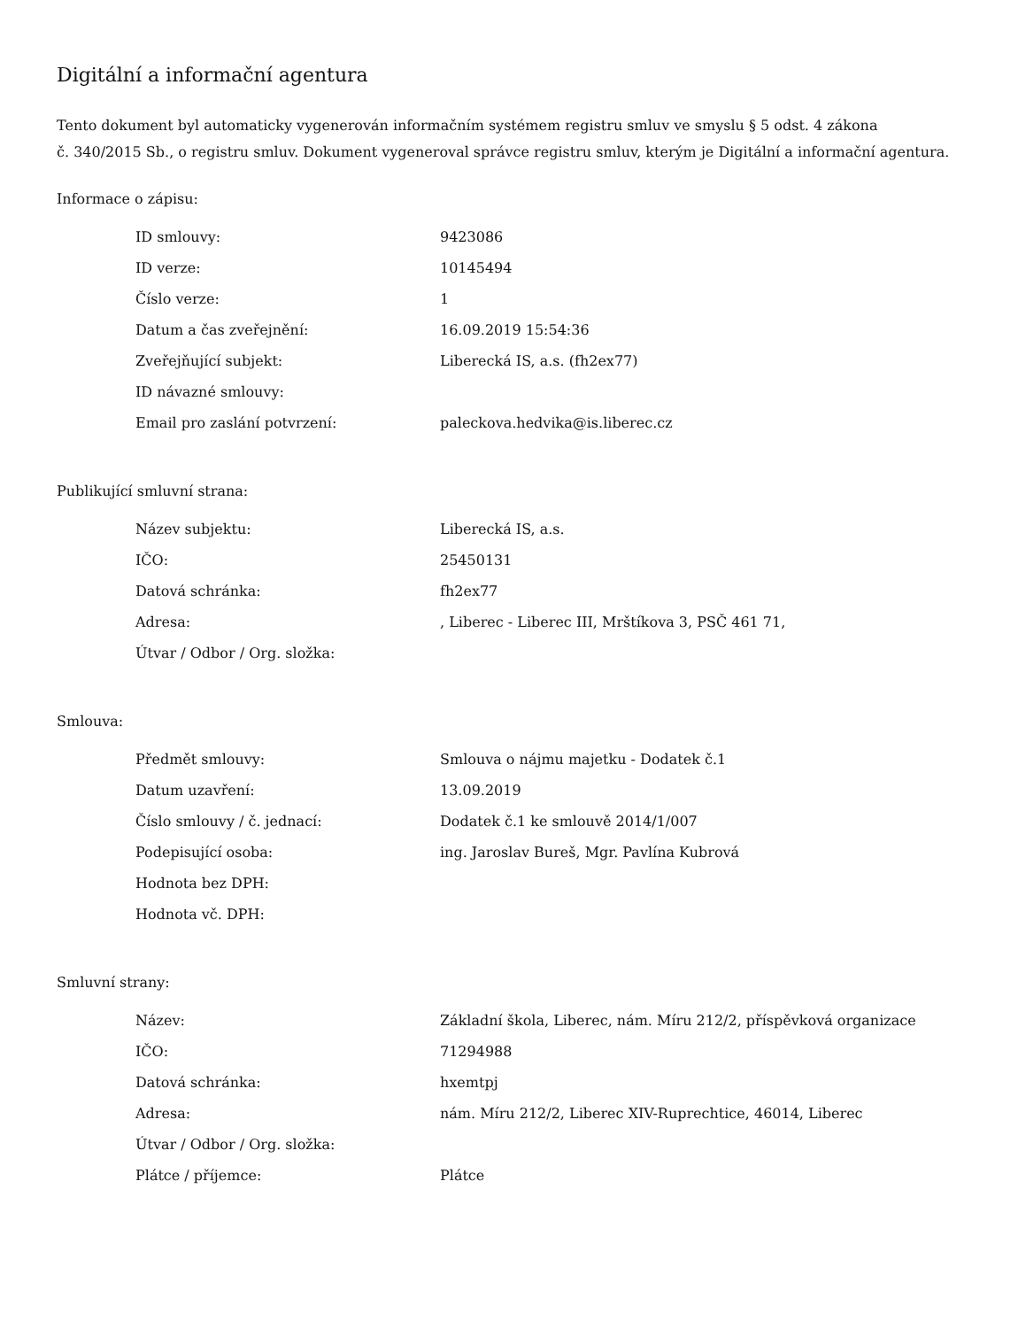Digitální a informační agentura
Tento dokument byl automaticky vygenerován informačním systémem registru smluv ve smyslu § 5 odst. 4 zákona
č. 340/2015 Sb., o registru smluv. Dokument vygeneroval správce registru smluv, kterým je Digitální a informační agentura.
Informace o zápisu:
| ID smlouvy: | 9423086 |
| ID verze: | 10145494 |
| Číslo verze: | 1 |
| Datum a čas zveřejnění: | 16.09.2019 15:54:36 |
| Zveřejňující subjekt: | Liberecká IS, a.s. (fh2ex77) |
| ID návazné smlouvy: | |
| Email pro zaslání potvrzení: | paleckova.hedvika@is.liberec.cz |
Publikující smluvní strana:
| Název subjektu: | Liberecká IS, a.s. |
| IČO: | 25450131 |
| Datová schránka: | fh2ex77 |
| Adresa: | , Liberec - Liberec III, Mrštíkova 3, PSČ 461 71, |
| Útvar / Odbor / Org. složka: | |
Smlouva:
| Předmět smlouvy: | Smlouva o nájmu majetku - Dodatek č.1 |
| Datum uzavření: | 13.09.2019 |
| Číslo smlouvy / č. jednací: | Dodatek č.1 ke smlouvě 2014/1/007 |
| Podepisující osoba: | ing. Jaroslav Bureš, Mgr. Pavlína Kubrová |
| Hodnota bez DPH: | |
| Hodnota vč. DPH: | |
Smluvní strany:
| Název: | Základní škola, Liberec, nám. Míru 212/2, příspěvková organizace |
| IČO: | 71294988 |
| Datová schránka: | hxemtpj |
| Adresa: | nám. Míru 212/2, Liberec XIV-Ruprechtice, 46014, Liberec |
| Útvar / Odbor / Org. složka: | |
| Plátce / příjemce: | Plátce |